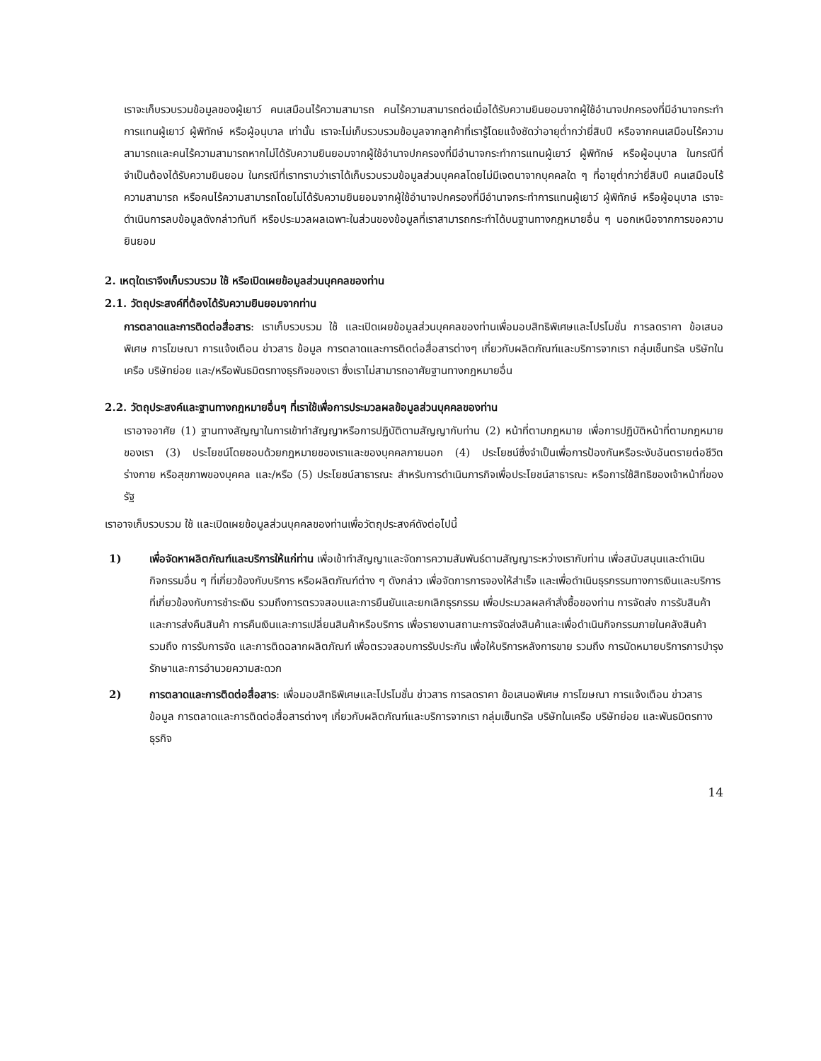เราจะเก็บรวบรวมข้อมูลของผู้เยาว์ คนเสมือนไร้ความสามารถ คนไร้ความสามารถต่อเมื่อได้รับความยินยอมจากผู้ใช้อำนาจปกครองที่มีอำนาจกระทำการแทนผู้เยาว์ ผู้พิทักษ์ หรือผู้อนุบาล เท่านั้น เราจะไม่เก็บรวบรวมข้อมูลจากลูกค้าที่เรารู้โดยแจ้งชัดว่าอายุต่ำกว่ายี่สิบปี หรือจากคนเสมือนไร้ความสามารถและคนไร้ความสามารถหากไม่ได้รับความยินยอมจากผู้ใช้อำนาจปกครองที่มีอำนาจกระทำการแทนผู้เยาว์ ผู้พิทักษ์ หรือผู้อนุบาล ในกรณีที่จำเป็นต้องได้รับความยินยอม ในกรณีที่เราทราบว่าเราได้เก็บรวบรวมข้อมูลส่วนบุคคลโดยไม่มีเจตนาจากบุคคลใด ๆ ที่อายุต่ำกว่ายี่สิบปี คนเสมือนไร้ความสามารถ หรือคนไร้ความสามารถโดยไม่ได้รับความยินยอมจากผู้ใช้อำนาจปกครองที่มีอำนาจกระทำการแทนผู้เยาว์ ผู้พิทักษ์ หรือผู้อนุบาล เราจะดำเนินการลบข้อมูลดังกล่าวทันที หรือประมวลผลเฉพาะในส่วนของข้อมูลที่เราสามารถกระทำได้บนฐานทางกฎหมายอื่น ๆ นอกเหนือจากการขอความยินยอม
2. เหตุใดเราจึงเก็บรวบรวม ใช้ หรือเปิดเผยข้อมูลส่วนบุคคลของท่าน
2.1. วัตถุประสงค์ที่ต้องได้รับความยินยอมจากท่าน
การตลาดและการติดต่อสื่อสาร: เราเก็บรวบรวม ใช้ และเปิดเผยข้อมูลส่วนบุคคลของท่านเพื่อมอบสิทธิพิเศษและโปรโมชั่น การลดราคา ข้อเสนอพิเศษ การโฆษณา การแจ้งเตือน ข่าวสาร ข้อมูล การตลาดและการติดต่อสื่อสารต่างๆ เกี่ยวกับผลิตภัณฑ์และบริการจากเรา กลุ่มเซ็นทรัล บริษัทในเครือ บริษัทย่อย และ/หรือพันธมิตรทางธุรกิจของเรา ซึ่งเราไม่สามารถอาศัยฐานทางกฎหมายอื่น
2.2. วัตถุประสงค์และฐานทางกฎหมายอื่นๆ ที่เราใช้เพื่อการประมวลผลข้อมูลส่วนบุคคลของท่าน
เราอาจอาศัย (1) ฐานทางสัญญาในการเข้าทำสัญญาหรือการปฏิบัติตามสัญญากับท่าน (2) หน้าที่ตามกฎหมาย เพื่อการปฏิบัติหน้าที่ตามกฎหมายของเรา (3) ประโยชน์โดยชอบด้วยกฎหมายของเราและของบุคคลภายนอก (4) ประโยชน์ซึ่งจำเป็นเพื่อการป้องกันหรือระงับอันตรายต่อชีวิต ร่างกาย หรือสุขภาพของบุคคล และ/หรือ (5) ประโยชน์สาธารณะ สำหรับการดำเนินภารกิจเพื่อประโยชน์สาธารณะ หรือการใช้สิทธิของเจ้าหน้าที่ของรัฐ
เราอาจเก็บรวบรวม ใช้ และเปิดเผยข้อมูลส่วนบุคคลของท่านเพื่อวัตถุประสงค์ดังต่อไปนี้
1) เพื่อจัดหาผลิตภัณฑ์และบริการให้แก่ท่าน เพื่อเข้าทำสัญญาและจัดการความสัมพันธ์ตามสัญญาระหว่างเรากับท่าน เพื่อสนับสนุนและดำเนินกิจกรรมอื่น ๆ ที่เกี่ยวข้องกับบริการ หรือผลิตภัณฑ์ต่าง ๆ ดังกล่าว เพื่อจัดการการจองให้สำเร็จ และเพื่อดำเนินธุรกรรมทางการเงินและบริการที่เกี่ยวข้องกับการชำระเงิน รวมถึงการตรวจสอบและการยืนยันและยกเลิกธุรกรรม เพื่อประมวลผลคำสั่งซื้อของท่าน การจัดส่ง การรับสินค้า และการส่งคืนสินค้า การคืนเงินและการเปลี่ยนสินค้าหรือบริการ เพื่อรายงานสถานะการจัดส่งสินค้าและเพื่อดำเนินกิจกรรมภายในคลังสินค้า รวมถึง การรับการจัด และการติดฉลากผลิตภัณฑ์ เพื่อตรวจสอบการรับประกัน เพื่อให้บริการหลังการขาย รวมถึง การนัดหมายบริการการบำรุงรักษาและการอำนวยความสะดวก
2) การตลาดและการติดต่อสื่อสาร: เพื่อมอบสิทธิพิเศษและโปรโมชั่น ข่าวสาร การลดราคา ข้อเสนอพิเศษ การโฆษณา การแจ้งเตือน ข่าวสาร ข้อมูล การตลาดและการติดต่อสื่อสารต่างๆ เกี่ยวกับผลิตภัณฑ์และบริการจากเรา กลุ่มเซ็นทรัล บริษัทในเครือ บริษัทย่อย และพันธมิตรทางธุรกิจ
14